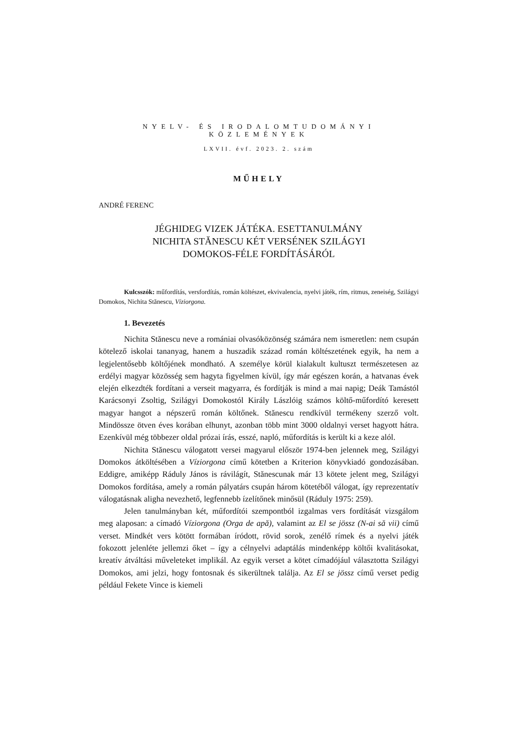NYELV- ÉS IRODALOMTUDOMÁNYI KÖZLEMÉNYEK
LXVII. évf. 2023. 2. szám
MŰHELY
ANDRÉ FERENC
JÉGHIDEG VIZEK JÁTÉKA. ESETTANULMÁNY
NICHITA STĂNESCU KÉT VERSÉNEK SZILÁGYI
DOMOKOS-FÉLE FORDÍTÁSÁRÓL
Kulcsszók: műfordítás, versfordítás, román költészet, ekvivalencia, nyelvi játék, rím, ritmus, zeneiség, Szilágyi Domokos, Nichita Stănescu, Víziorgona.
1. Bevezetés
Nichita Stănescu neve a romániai olvasóközönség számára nem ismeretlen: nem csupán kötelező iskolai tananyag, hanem a huszadik század román költészetének egyik, ha nem a legjelentősebb költőjének mondható. A személye körül kialakult kultuszt természetesen az erdélyi magyar közösség sem hagyta figyelmen kívül, így már egészen korán, a hatvanas évek elején elkezdték fordítani a verseit magyarra, és fordítják is mind a mai napig; Deák Tamástól Karácsonyi Zsoltig, Szilágyi Domokostól Király Lászlóig számos költő-műfordító keresett magyar hangot a népszerű román költőnek. Stănescu rendkívül termékeny szerző volt. Mindössze ötven éves korában elhunyt, azonban több mint 3000 oldalnyi verset hagyott hátra. Ezenkívül még többezer oldal prózai írás, esszé, napló, műfordítás is került ki a keze alól.
Nichita Stănescu válogatott versei magyarul először 1974-ben jelennek meg, Szilágyi Domokos átköltésében a Víziorgona című kötetben a Kriterion könyvkiadó gondozásában. Eddigre, amiképp Ráduly János is rávilágít, Stănescunak már 13 kötete jelent meg, Szilágyi Domokos fordítása, amely a román pályatárs csupán három kötetéből válogat, így reprezentatív válogatásnak aligha nevezhető, legfennebb ízelítőnek minősül (Ráduly 1975: 259).
Jelen tanulmányban két, műfordítói szempontból izgalmas vers fordítását vizsgálom meg alaposan: a címadó Víziorgona (Orga de apă), valamint az El se jössz (N-ai să vii) című verset. Mindkét vers kötött formában íródott, rövid sorok, zenélő rímek és a nyelvi játék fokozott jelenléte jellemzi őket – így a célnyelvi adaptálás mindenképp költői kvalitásokat, kreatív átváltási műveleteket implikál. Az egyik verset a kötet címadójául választotta Szilágyi Domokos, ami jelzi, hogy fontosnak és sikerültnek találja. Az El se jössz című verset pedig például Fekete Vince is kiemeli